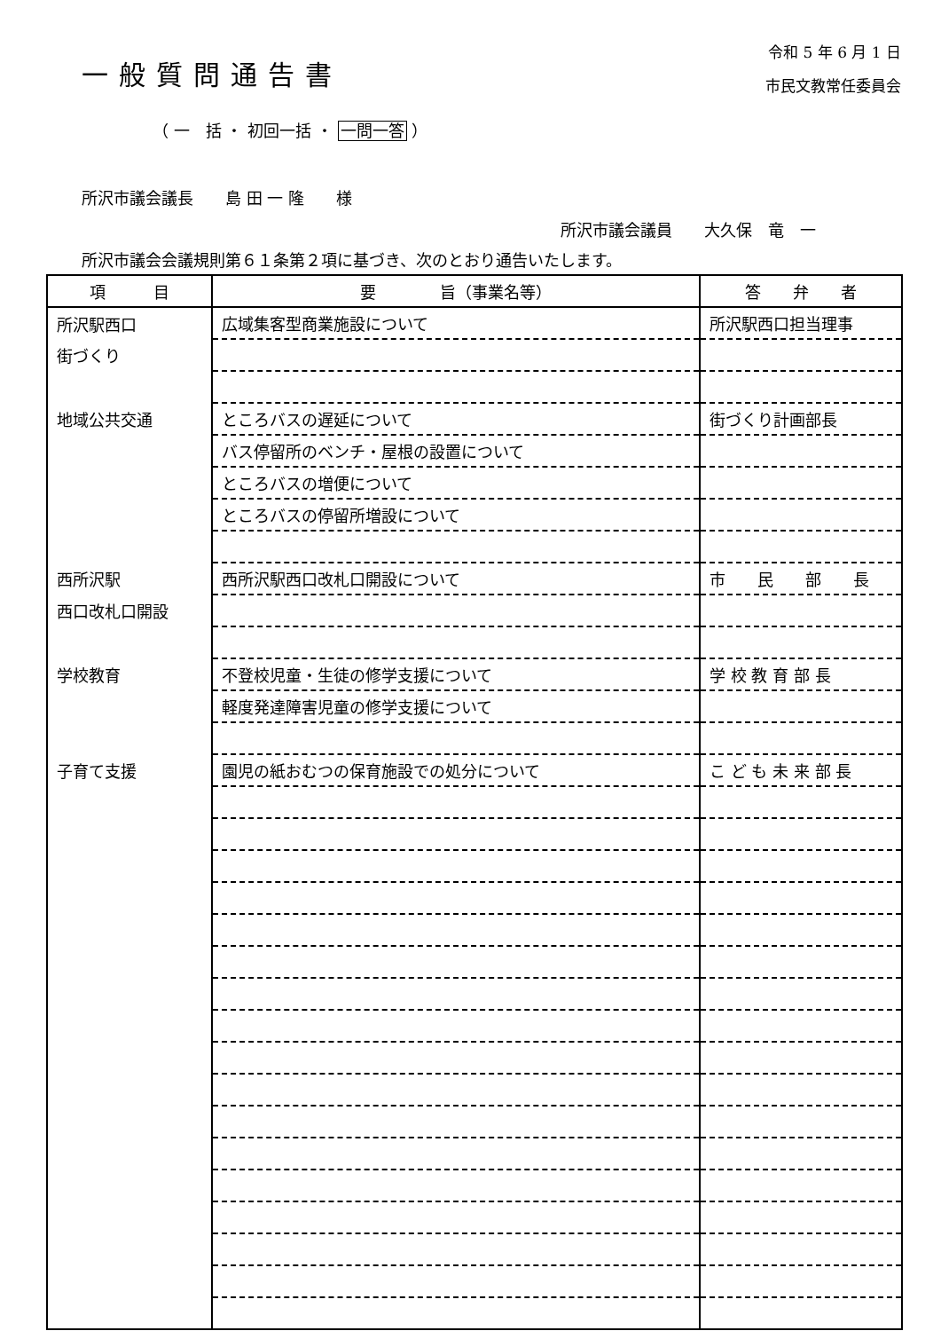一般質問通告書
令和 5 年 6 月 1 日
市民文教常任委員会
（ 一　括 ・ 初回一括 ・ 一問一答 ）
所沢市議会議長　　島 田 一 隆　　様
所沢市議会議員　　大久保　竜　一
所沢市議会会議規則第６１条第２項に基づき、次のとおり通告いたします。
| 項 目 | 要 旨（事業名等） | 答 弁 者 |
| --- | --- | --- |
| 所沢駅西口 | 広域集客型商業施設について | 所沢駅西口担当理事 |
| 街づくり | | |
| 地域公共交通 | ところバスの遅延について | 街づくり計画部長 |
| | バス停留所のベンチ・屋根の設置について | |
| | ところバスの増便について | |
| | ところバスの停留所増設について | |
| 西所沢駅 | 西所沢駅西口改札口開設について | 市 民 部 長 |
| 西口改札口開設 | | |
| 学校教育 | 不登校児童・生徒の修学支援について | 学 校 教 育 部 長 |
| | 軽度発達障害児童の修学支援について | |
| 子育て支援 | 園児の紙おむつの保育施設での処分について | こ ど も 未 来 部 長 |